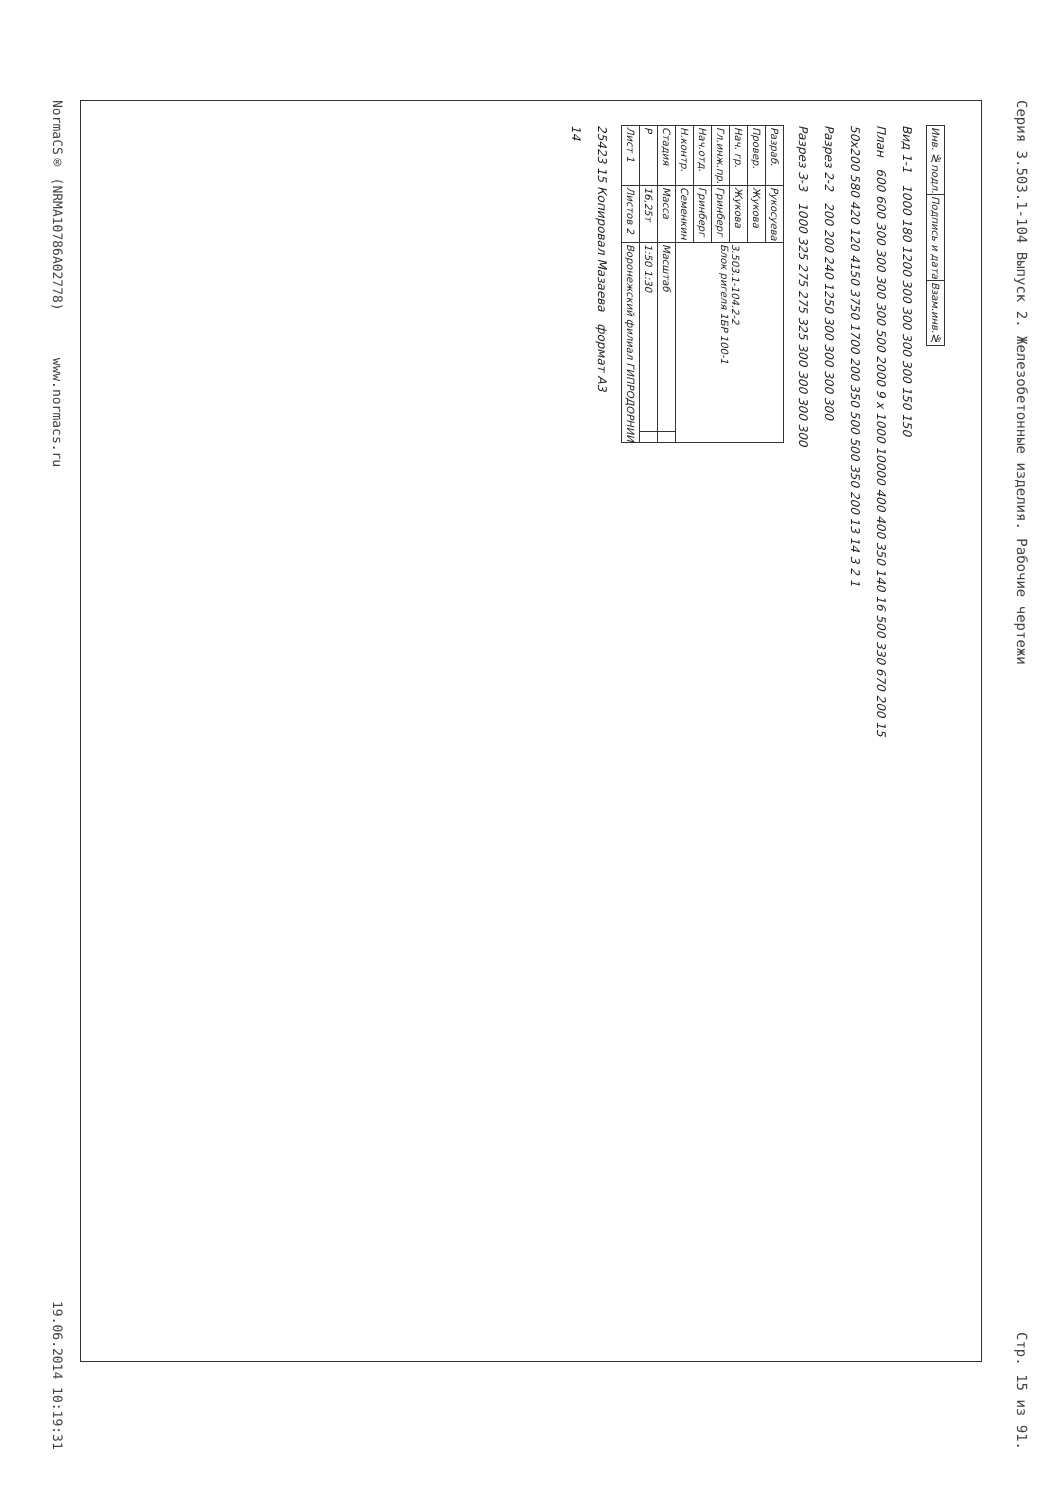Серия 3.503.1-104 Выпуск 2. Железобетонные изделия. Рабочие чертежи Стр. 15 из 91.
| Инв. №подл. | Подпись и дата | Взам.инв.№ |
Вид 1-1 1000 180 1200 300 300 300 300 150 150
План 600 600 300 300 300 300 500 2000 9 x 1000 10000 400 400 350 140 16 500 330 670 200 15
50x200 580 420 120 4150 3750 1700 200 350 500 500 350 200 13 14 3 2 1
Разрез 2-2 200 200 240 1250 300 300 300 300
Разрез 3-3 1000 325 275 275 325 300 300 300 300
| Разраб. | Рукосуева | 3.503.1-104.2-2 Блок ригеля 1БР 100-1 | |
| Провер. | Жукова | | |
| Нач. гр. | Жукова | | |
| Гл.инж.пр. | Гринберг | | |
| Нач.отд. | Гринберг | | |
| Н.контр. | Семенкин | | |
| Стадия | Масса | Масштаб | |
| Р | 16,25т | 1:50 1:30 | |
| Лист 1 | Листов 2 | Воронежский филиал ГИПРОДОРНИИ | |
25423 15 Копировал Мазаева формат А3
14
NormaCS® (NRMA10786A02778) www.normacs.ru 19.06.2014 10:19:31